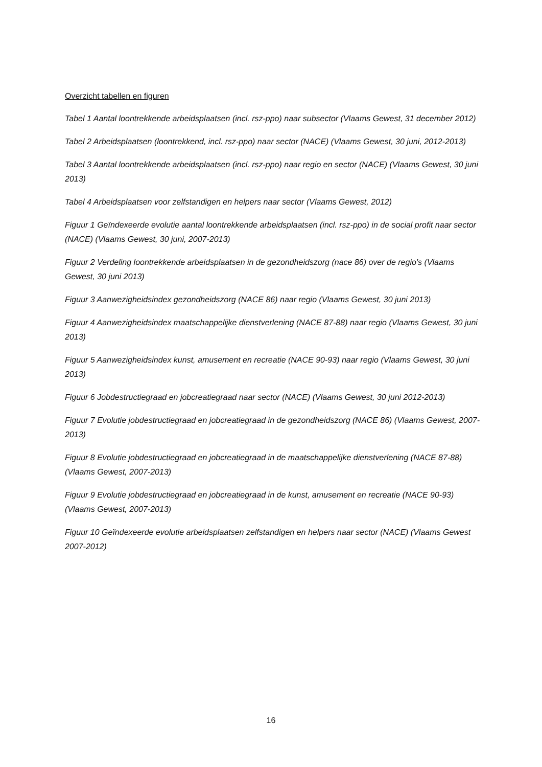Overzicht tabellen en figuren
Tabel 1 Aantal loontrekkende arbeidsplaatsen (incl. rsz-ppo) naar subsector (Vlaams Gewest, 31 december 2012)
Tabel 2 Arbeidsplaatsen (loontrekkend, incl. rsz-ppo) naar sector (NACE) (Vlaams Gewest, 30 juni, 2012-2013)
Tabel 3 Aantal loontrekkende arbeidsplaatsen (incl. rsz-ppo) naar regio en sector (NACE) (Vlaams Gewest, 30 juni 2013)
Tabel 4 Arbeidsplaatsen voor zelfstandigen en helpers naar sector (Vlaams Gewest, 2012)
Figuur 1 Geïndexeerde evolutie aantal loontrekkende arbeidsplaatsen (incl. rsz-ppo) in de social profit naar sector (NACE) (Vlaams Gewest, 30 juni, 2007-2013)
Figuur 2 Verdeling loontrekkende arbeidsplaatsen in de gezondheidszorg (nace 86) over de regio’s (Vlaams Gewest, 30 juni 2013)
Figuur 3 Aanwezigheidsindex gezondheidszorg (NACE 86) naar regio (Vlaams Gewest, 30 juni 2013)
Figuur 4 Aanwezigheidsindex maatschappelijke dienstverlening (NACE 87-88) naar regio (Vlaams Gewest, 30 juni 2013)
Figuur 5 Aanwezigheidsindex kunst, amusement en recreatie (NACE 90-93) naar regio (Vlaams Gewest, 30 juni 2013)
Figuur 6 Jobdestructiegraad en jobcreatiegraad naar sector (NACE) (Vlaams Gewest, 30 juni 2012-2013)
Figuur 7 Evolutie jobdestructiegraad en jobcreatiegraad in de gezondheidszorg (NACE 86) (Vlaams Gewest, 2007-2013)
Figuur 8 Evolutie jobdestructiegraad en jobcreatiegraad in de maatschappelijke dienstverlening (NACE 87-88) (Vlaams Gewest, 2007-2013)
Figuur 9 Evolutie jobdestructiegraad en jobcreatiegraad in de kunst, amusement en recreatie (NACE 90-93) (Vlaams Gewest, 2007-2013)
Figuur 10 Geïndexeerde evolutie arbeidsplaatsen zelfstandigen en helpers naar sector (NACE) (Vlaams Gewest 2007-2012)
16